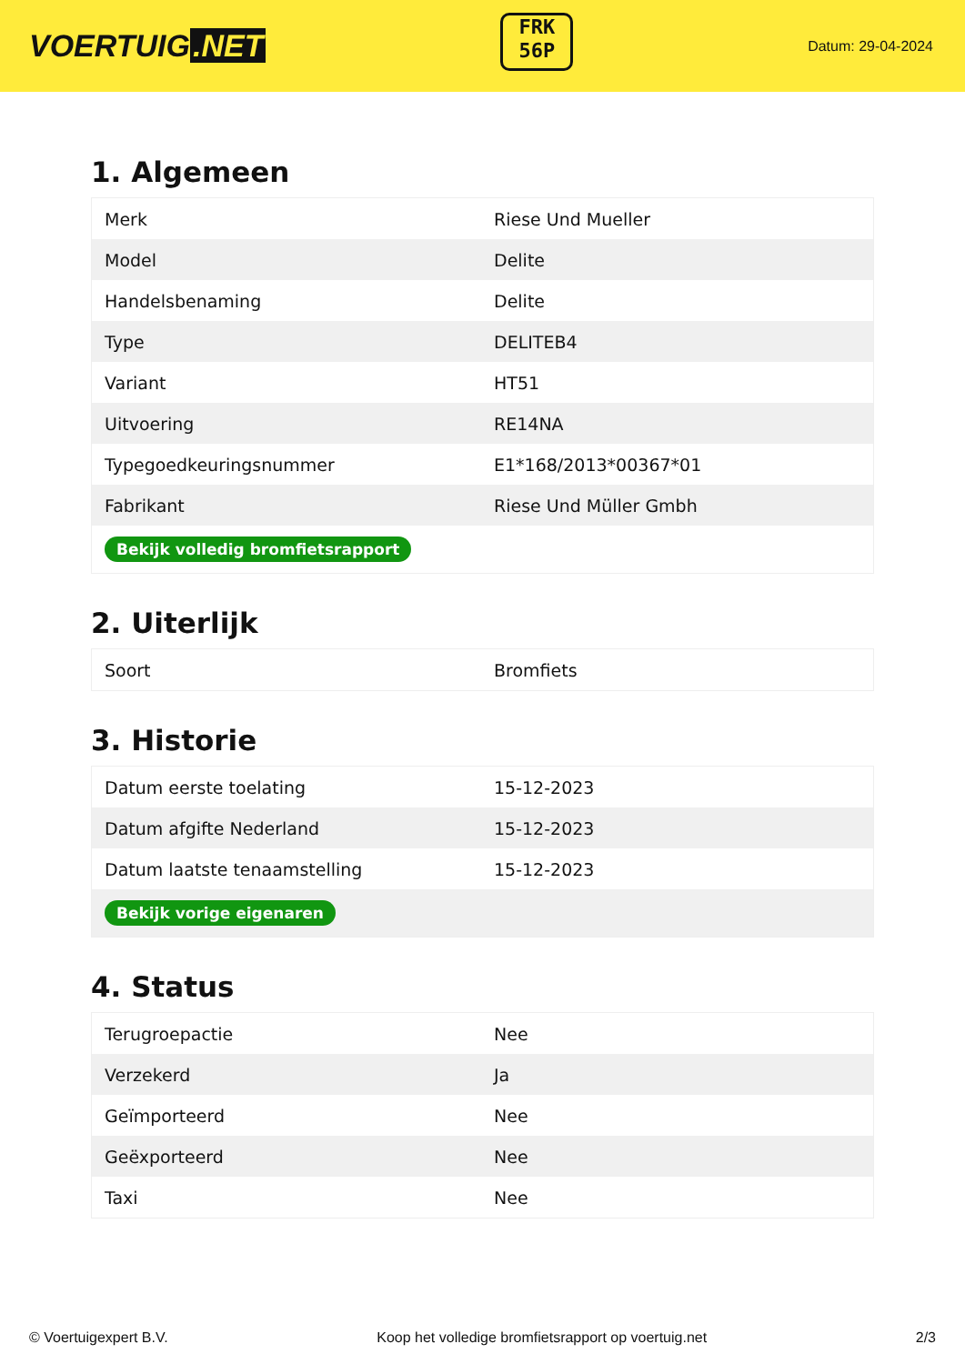VOERTUIG.NET
FRK
56P
Datum: 29-04-2024
1. Algemeen
| Merk | Riese Und Mueller |
| Model | Delite |
| Handelsbenaming | Delite |
| Type | DELITEB4 |
| Variant | HT51 |
| Uitvoering | RE14NA |
| Typegoedkeuringsnummer | E1*168/2013*00367*01 |
| Fabrikant | Riese Und Müller Gmbh |
| Bekijk volledig bromfietsrapport | |
2. Uiterlijk
| Soort | Bromfiets |
3. Historie
| Datum eerste toelating | 15-12-2023 |
| Datum afgifte Nederland | 15-12-2023 |
| Datum laatste tenaamstelling | 15-12-2023 |
| Bekijk vorige eigenaren | |
4. Status
| Terugroepactie | Nee |
| Verzekerd | Ja |
| Geïmporteerd | Nee |
| Geëxporteerd | Nee |
| Taxi | Nee |
© Voertuigexpert B.V. Koop het volledige bromfietsrapport op voertuig.net 2/3